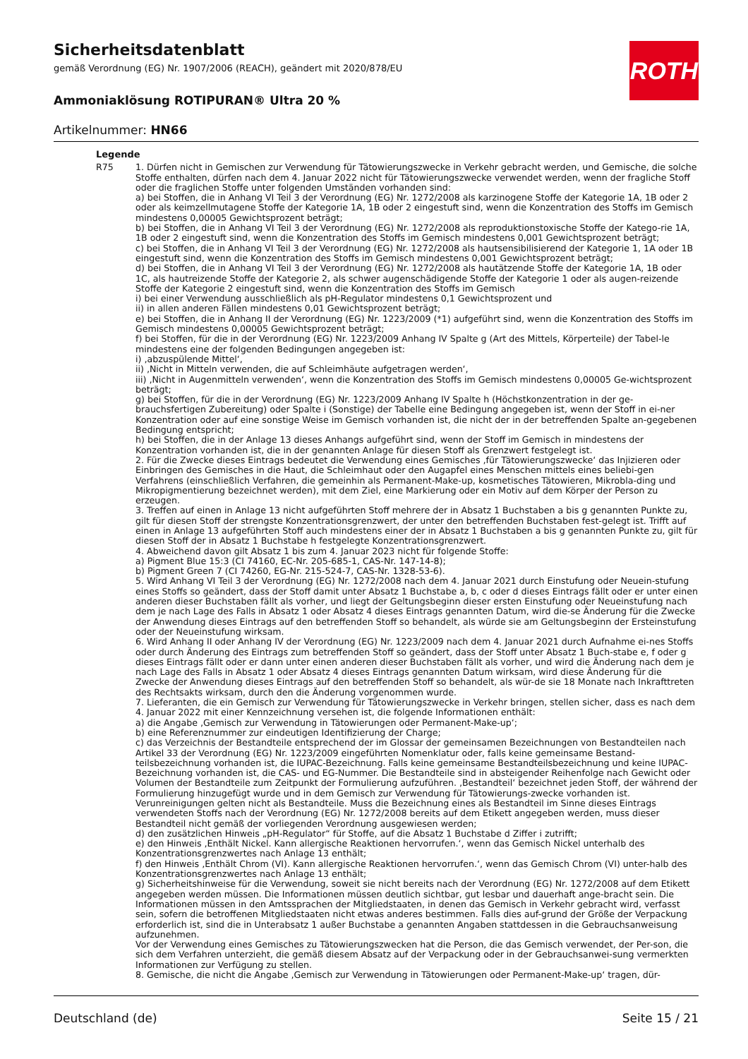Sicherheitsdatenblatt
gemäß Verordnung (EG) Nr. 1907/2006 (REACH), geändert mit 2020/878/EU
Ammoniaklösung ROTIPURAN® Ultra 20 %
Artikelnummer: HN66
ROTH
Legende
| R75 | 1. Dürfen nicht in Gemischen zur Verwendung für Tätowierungszwecke in Verkehr gebracht werden, und Gemische, die solche Stoffe enthalten, dürfen nach dem 4. Januar 2022 nicht für Tätowierungszwecke verwendet werden, wenn der fragliche Stoff oder die fraglichen Stoffe unter folgenden Umständen vorhanden sind: a) bei Stoffen, die in Anhang VI Teil 3 der Verordnung (EG) Nr. 1272/2008 als karzinogene Stoffe der Kategorie 1A, 1B oder 2 oder als keimzellmutagene Stoffe der Kategorie 1A, 1B oder 2 eingestuft sind, wenn die Konzentration des Stoffs im Gemisch mindestens 0,00005 Gewichtsprozent beträgt; b) bei Stoffen, die in Anhang VI Teil 3 der Verordnung (EG) Nr. 1272/2008 als reproduktionstoxische Stoffe der Katego-rie 1A, 1B oder 2 eingestuft sind, wenn die Konzentration des Stoffs im Gemisch mindestens 0,001 Gewichtsprozent beträgt; c) bei Stoffen, die in Anhang VI Teil 3 der Verordnung (EG) Nr. 1272/2008 als hautsensibilisierend der Kategorie 1, 1A oder 1B eingestuft sind, wenn die Konzentration des Stoffs im Gemisch mindestens 0,001 Gewichtsprozent beträgt; d) bei Stoffen, die in Anhang VI Teil 3 der Verordnung (EG) Nr. 1272/2008 als hautätzende Stoffe der Kategorie 1A, 1B oder 1C, als hautreizende Stoffe der Kategorie 2, als schwer augenschädigende Stoffe der Kategorie 1 oder als augen-reizende Stoffe der Kategorie 2 eingestuft sind, wenn die Konzentration des Stoffs im Gemisch i) bei einer Verwendung ausschließlich als pH-Regulator mindestens 0,1 Gewichtsprozent und ii) in allen anderen Fällen mindestens 0,01 Gewichtsprozent beträgt; e) bei Stoffen, die in Anhang II der Verordnung (EG) Nr. 1223/2009 (*1) aufgeführt sind, wenn die Konzentration des Stoffs im Gemisch mindestens 0,00005 Gewichtsprozent beträgt; f) bei Stoffen, für die in der Verordnung (EG) Nr. 1223/2009 Anhang IV Spalte g (Art des Mittels, Körperteile) der Tabel-le mindestens eine der folgenden Bedingungen angegeben ist: i) ‚abzuspülende Mittel‘, ii) ‚Nicht in Mitteln verwenden, die auf Schleimhäute aufgetragen werden‘, iii) ‚Nicht in Augenmitteln verwenden‘, wenn die Konzentration des Stoffs im Gemisch mindestens 0,00005 Ge-wichtsprozent beträgt; g) bei Stoffen, für die in der Verordnung (EG) Nr. 1223/2009 Anhang IV Spalte h (Höchstkonzentration in der ge-brauchsfertigen Zubereitung) oder Spalte i (Sonstige) der Tabelle eine Bedingung angegeben ist, wenn der Stoff in ei-ner Konzentration oder auf eine sonstige Weise im Gemisch vorhanden ist, die nicht der in der betreffenden Spalte an-gegebenen Bedingung entspricht; h) bei Stoffen, die in der Anlage 13 dieses Anhangs aufgeführt sind, wenn der Stoff im Gemisch in mindestens der Konzentration vorhanden ist, die in der genannten Anlage für diesen Stoff als Grenzwert festgelegt ist. 2. Für die Zwecke dieses Eintrags bedeutet die Verwendung eines Gemisches ‚für Tätowierungszwecke‘ das Injizieren oder Einbringen des Gemisches in die Haut, die Schleimhaut oder den Augapfel eines Menschen mittels eines beliebi-gen Verfahrens (einschließlich Verfahren, die gemeinhin als Permanent-Make-up, kosmetisches Tätowieren, Mikrobla-ding und Mikropigmentierung bezeichnet werden), mit dem Ziel, eine Markierung oder ein Motiv auf dem Körper der Person zu erzeugen. 3. Treffen auf einen in Anlage 13 nicht aufgeführten Stoff mehrere der in Absatz 1 Buchstaben a bis g genannten Punkte zu, gilt für diesen Stoff der strengste Konzentrationsgrenzwert, der unter den betreffenden Buchstaben fest-gelegt ist. Trifft auf einen in Anlage 13 aufgeführten Stoff auch mindestens einer der in Absatz 1 Buchstaben a bis g genannten Punkte zu, gilt für diesen Stoff der in Absatz 1 Buchstabe h festgelegte Konzentrationsgrenzwert. 4. Abweichend davon gilt Absatz 1 bis zum 4. Januar 2023 nicht für folgende Stoffe: a) Pigment Blue 15:3 (CI 74160, EC-Nr. 205-685-1, CAS-Nr. 147-14-8); b) Pigment Green 7 (CI 74260, EG-Nr. 215-524-7, CAS-Nr. 1328-53-6). 5. Wird Anhang VI Teil 3 der Verordnung (EG) Nr. 1272/2008 nach dem 4. Januar 2021 durch Einstufung oder Neuein-stufung eines Stoffs so geändert, dass der Stoff damit unter Absatz 1 Buchstabe a, b, c oder d dieses Eintrags fällt oder er unter einen anderen dieser Buchstaben fällt als vorher, und liegt der Geltungsbeginn dieser ersten Einstufung oder Neueinstufung nach dem je nach Lage des Falls in Absatz 1 oder Absatz 4 dieses Eintrags genannten Datum, wird die-se Änderung für die Zwecke der Anwendung dieses Eintrags auf den betreffenden Stoff so behandelt, als würde sie am Geltungsbeginn der Ersteinstufung oder der Neueinstufung wirksam. 6. Wird Anhang II oder Anhang IV der Verordnung (EG) Nr. 1223/2009 nach dem 4. Januar 2021 durch Aufnahme ei-nes Stoffs oder durch Änderung des Eintrags zum betreffenden Stoff so geändert, dass der Stoff unter Absatz 1 Buch-stabe e, f oder g dieses Eintrags fällt oder er dann unter einen anderen dieser Buchstaben fällt als vorher, und wird die Änderung nach dem je nach Lage des Falls in Absatz 1 oder Absatz 4 dieses Eintrags genannten Datum wirksam, wird diese Änderung für die Zwecke der Anwendung dieses Eintrags auf den betreffenden Stoff so behandelt, als wür-de sie 18 Monate nach Inkrafttreten des Rechtsakts wirksam, durch den die Änderung vorgenommen wurde. 7. Lieferanten, die ein Gemisch zur Verwendung für Tätowierungszwecke in Verkehr bringen, stellen sicher, dass es nach dem 4. Januar 2022 mit einer Kennzeichnung versehen ist, die folgende Informationen enthält: a) die Angabe ‚Gemisch zur Verwendung in Tätowierungen oder Permanent-Make-up‘; b) eine Referenznummer zur eindeutigen Identifizierung der Charge; c) das Verzeichnis der Bestandteile entsprechend der im Glossar der gemeinsamen Bezeichnungen von Bestandteilen nach Artikel 33 der Verordnung (EG) Nr. 1223/2009 eingeführten Nomenklatur oder, falls keine gemeinsame Bestand-teilsbezeichnung vorhanden ist, die IUPAC-Bezeichnung. Falls keine gemeinsame Bestandteilsbezeichnung und keine IUPAC-Bezeichnung vorhanden ist, die CAS- und EG-Nummer. Die Bestandteile sind in absteigender Reihenfolge nach Gewicht oder Volumen der Bestandteile zum Zeitpunkt der Formulierung aufzuführen. ‚Bestandteil‘ bezeichnet jeden Stoff, der während der Formulierung hinzugefügt wurde und in dem Gemisch zur Verwendung für Tätowierungs-zwecke vorhanden ist. Verunreinigungen gelten nicht als Bestandteile. Muss die Bezeichnung eines als Bestandteil im Sinne dieses Eintrags verwendeten Stoffs nach der Verordnung (EG) Nr. 1272/2008 bereits auf dem Etikett angegeben werden, muss dieser Bestandteil nicht gemäß der vorliegenden Verordnung ausgewiesen werden; d) den zusätzlichen Hinweis „pH-Regulator“ für Stoffe, auf die Absatz 1 Buchstabe d Ziffer i zutrifft; e) den Hinweis ‚Enthält Nickel. Kann allergische Reaktionen hervorrufen.‘, wenn das Gemisch Nickel unterhalb des Konzentrationsgrenzwertes nach Anlage 13 enthält; f) den Hinweis ‚Enthält Chrom (VI). Kann allergische Reaktionen hervorrufen.‘, wenn das Gemisch Chrom (VI) unter-halb des Konzentrationsgrenzwertes nach Anlage 13 enthält; g) Sicherheitshinweise für die Verwendung, soweit sie nicht bereits nach der Verordnung (EG) Nr. 1272/2008 auf dem Etikett angegeben werden müssen. Die Informationen müssen deutlich sichtbar, gut lesbar und dauerhaft ange-bracht sein. Die Informationen müssen in den Amtssprachen der Mitgliedstaaten, in denen das Gemisch in Verkehr gebracht wird, verfasst sein, sofern die betroffenen Mitgliedstaaten nicht etwas anderes bestimmen. Falls dies auf-grund der Größe der Verpackung erforderlich ist, sind die in Unterabsatz 1 außer Buchstabe a genannten Angaben stattdessen in die Gebrauchsanweisung aufzunehmen. Vor der Verwendung eines Gemisches zu Tätowierungszwecken hat die Person, die das Gemisch verwendet, der Per-son, die sich dem Verfahren unterzieht, die gemäß diesem Absatz auf der Verpackung oder in der Gebrauchsanwei-sung vermerkten Informationen zur Verfügung zu stellen. 8. Gemische, die nicht die Angabe ‚Gemisch zur Verwendung in Tätowierungen oder Permanent-Make-up‘ tragen, dür- |
Deutschland (de) Seite 15 / 21